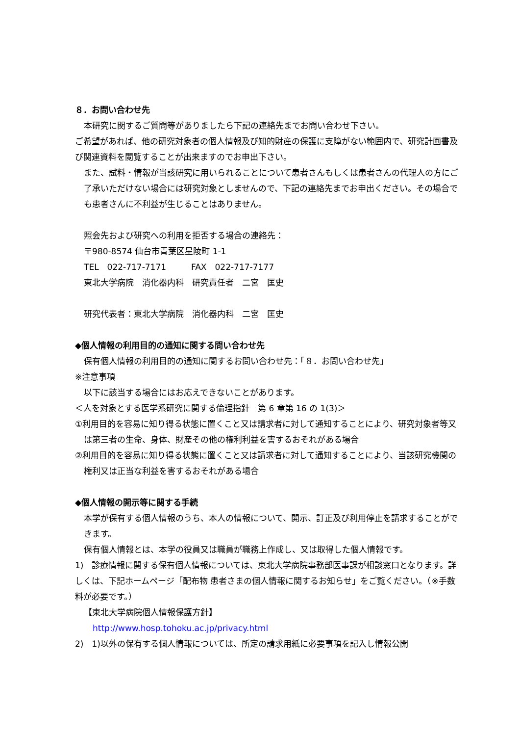８．お問い合わせ先
本研究に関するご質問等がありましたら下記の連絡先までお問い合わせ下さい。
ご希望があれば、他の研究対象者の個人情報及び知的財産の保護に支障がない範囲内で、研究計画書及び関連資料を閲覧することが出来ますのでお申出下さい。
また、試料・情報が当該研究に用いられることについて患者さんもしくは患者さんの代理人の方にご了承いただけない場合には研究対象としませんので、下記の連絡先までお申出ください。その場合でも患者さんに不利益が生じることはありません。
照会先および研究への利用を拒否する場合の連絡先：
〒980-8574 仙台市青葉区星陵町 1-1
TEL　022-717-7171　　　FAX　022-717-7177
東北大学病院　消化器内科　研究責任者　二宮　匡史
研究代表者：東北大学病院　消化器内科　二宮　匡史
◆個人情報の利用目的の通知に関する問い合わせ先
保有個人情報の利用目的の通知に関するお問い合わせ先：「８．お問い合わせ先」
※注意事項
以下に該当する場合にはお応えできないことがあります。
＜人を対象とする医学系研究に関する倫理指針　第 6 章第 16 の 1(3)＞
①利用目的を容易に知り得る状態に置くこと又は請求者に対して通知することにより、研究対象者等又は第三者の生命、身体、財産その他の権利利益を害するおそれがある場合
②利用目的を容易に知り得る状態に置くこと又は請求者に対して通知することにより、当該研究機関の権利又は正当な利益を害するおそれがある場合
◆個人情報の開示等に関する手続
本学が保有する個人情報のうち、本人の情報について、開示、訂正及び利用停止を請求することができます。
保有個人情報とは、本学の役員又は職員が職務上作成し、又は取得した個人情報です。
1)　診療情報に関する保有個人情報については、東北大学病院事務部医事課が相談窓口となります。詳しくは、下記ホームページ「配布物 患者さまの個人情報に関するお知らせ」をご覧ください。（※手数料が必要です。）
【東北大学病院個人情報保護方針】
http://www.hosp.tohoku.ac.jp/privacy.html
2)　1)以外の保有する個人情報については、所定の請求用紙に必要事項を記入し情報公開